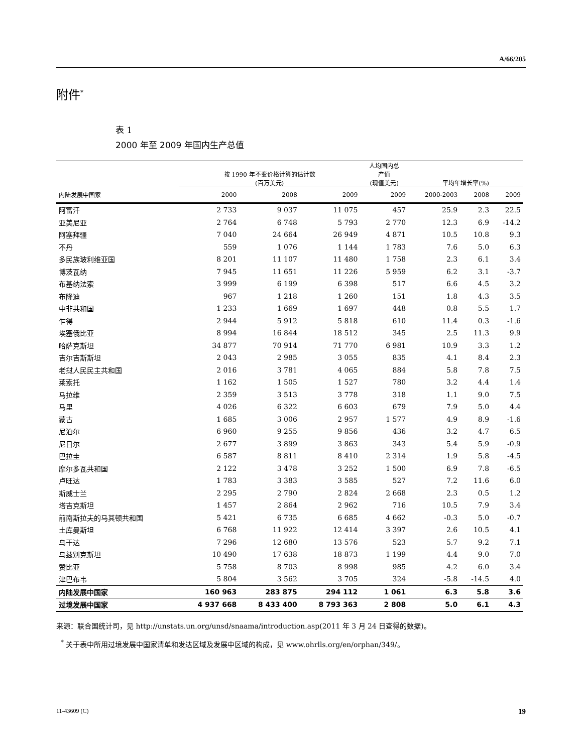A/66/205
附件<sup>*</sup>
表 1
2000 年至 2009 年国内生产总值
| | 按 1990 年不变价格计算的估计数 (百万美元) | | | 人均国内总 产值 (现值美元) | 平均年增长率(%) | | |
| --- | --- | --- | --- | --- | --- | --- | --- |
| 内陆发展中国家 | 2000 | 2008 | 2009 | 2009 | 2000-2003 | 2008 | 2009 |
| 阿富汗 | 2 733 | 9 037 | 11 075 | 457 | 25.9 | 2.3 | 22.5 |
| 亚美尼亚 | 2 764 | 6 748 | 5 793 | 2 770 | 12.3 | 6.9 | -14.2 |
| 阿塞拜疆 | 7 040 | 24 664 | 26 949 | 4 871 | 10.5 | 10.8 | 9.3 |
| 不丹 | 559 | 1 076 | 1 144 | 1 783 | 7.6 | 5.0 | 6.3 |
| 多民族玻利维亚国 | 8 201 | 11 107 | 11 480 | 1 758 | 2.3 | 6.1 | 3.4 |
| 博茨瓦纳 | 7 945 | 11 651 | 11 226 | 5 959 | 6.2 | 3.1 | -3.7 |
| 布基纳法索 | 3 999 | 6 199 | 6 398 | 517 | 6.6 | 4.5 | 3.2 |
| 布隆迪 | 967 | 1 218 | 1 260 | 151 | 1.8 | 4.3 | 3.5 |
| 中非共和国 | 1 233 | 1 669 | 1 697 | 448 | 0.8 | 5.5 | 1.7 |
| 乍得 | 2 944 | 5 912 | 5 818 | 610 | 11.4 | 0.3 | -1.6 |
| 埃塞俄比亚 | 8 994 | 16 844 | 18 512 | 345 | 2.5 | 11.3 | 9.9 |
| 哈萨克斯坦 | 34 877 | 70 914 | 71 770 | 6 981 | 10.9 | 3.3 | 1.2 |
| 吉尔吉斯斯坦 | 2 043 | 2 985 | 3 055 | 835 | 4.1 | 8.4 | 2.3 |
| 老挝人民民主共和国 | 2 016 | 3 781 | 4 065 | 884 | 5.8 | 7.8 | 7.5 |
| 莱索托 | 1 162 | 1 505 | 1 527 | 780 | 3.2 | 4.4 | 1.4 |
| 马拉维 | 2 359 | 3 513 | 3 778 | 318 | 1.1 | 9.0 | 7.5 |
| 马里 | 4 026 | 6 322 | 6 603 | 679 | 7.9 | 5.0 | 4.4 |
| 蒙古 | 1 685 | 3 006 | 2 957 | 1 577 | 4.9 | 8.9 | -1.6 |
| 尼泊尔 | 6 960 | 9 255 | 9 856 | 436 | 3.2 | 4.7 | 6.5 |
| 尼日尔 | 2 677 | 3 899 | 3 863 | 343 | 5.4 | 5.9 | -0.9 |
| 巴拉圭 | 6 587 | 8 811 | 8 410 | 2 314 | 1.9 | 5.8 | -4.5 |
| 摩尔多瓦共和国 | 2 122 | 3 478 | 3 252 | 1 500 | 6.9 | 7.8 | -6.5 |
| 卢旺达 | 1 783 | 3 383 | 3 585 | 527 | 7.2 | 11.6 | 6.0 |
| 斯威士兰 | 2 295 | 2 790 | 2 824 | 2 668 | 2.3 | 0.5 | 1.2 |
| 塔吉克斯坦 | 1 457 | 2 864 | 2 962 | 716 | 10.5 | 7.9 | 3.4 |
| 前南斯拉夫的马其顿共和国 | 5 421 | 6 735 | 6 685 | 4 662 | -0.3 | 5.0 | -0.7 |
| 土库曼斯坦 | 6 768 | 11 922 | 12 414 | 3 397 | 2.6 | 10.5 | 4.1 |
| 乌干达 | 7 296 | 12 680 | 13 576 | 523 | 5.7 | 9.2 | 7.1 |
| 乌兹别克斯坦 | 10 490 | 17 638 | 18 873 | 1 199 | 4.4 | 9.0 | 7.0 |
| 赞比亚 | 5 758 | 8 703 | 8 998 | 985 | 4.2 | 6.0 | 3.4 |
| 津巴布韦 | 5 804 | 3 562 | 3 705 | 324 | -5.8 | -14.5 | 4.0 |
| 内陆发展中国家 | 160 963 | 283 875 | 294 112 | 1 061 | 6.3 | 5.8 | 3.6 |
| 过境发展中国家 | 4 937 668 | 8 433 400 | 8 793 363 | 2 808 | 5.0 | 6.1 | 4.3 |
来源：联合国统计司，见 http://unstats.un.org/unsd/snaama/introduction.asp(2011 年 3 月 24 日查得的数据)。
<sup>*</sup> 关于表中所用过境发展中国家清单和发达区域及发展中区域的构成，见 www.ohrlls.org/en/orphan/349/。
11-43609 (C) 19